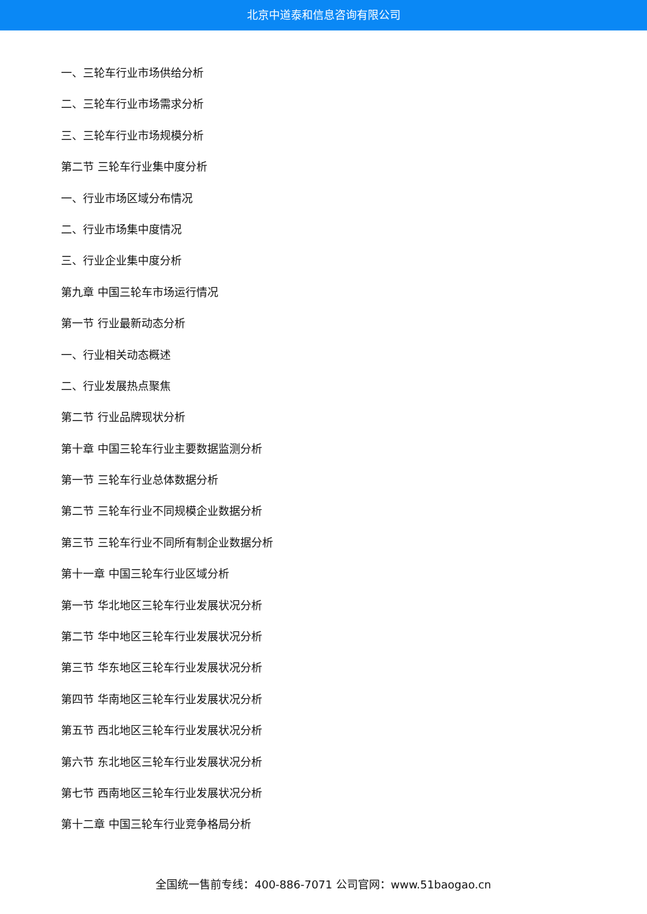北京中道泰和信息咨询有限公司
一、三轮车行业市场供给分析
二、三轮车行业市场需求分析
三、三轮车行业市场规模分析
第二节 三轮车行业集中度分析
一、行业市场区域分布情况
二、行业市场集中度情况
三、行业企业集中度分析
第九章 中国三轮车市场运行情况
第一节 行业最新动态分析
一、行业相关动态概述
二、行业发展热点聚焦
第二节 行业品牌现状分析
第十章 中国三轮车行业主要数据监测分析
第一节 三轮车行业总体数据分析
第二节 三轮车行业不同规模企业数据分析
第三节 三轮车行业不同所有制企业数据分析
第十一章 中国三轮车行业区域分析
第一节 华北地区三轮车行业发展状况分析
第二节 华中地区三轮车行业发展状况分析
第三节 华东地区三轮车行业发展状况分析
第四节 华南地区三轮车行业发展状况分析
第五节 西北地区三轮车行业发展状况分析
第六节 东北地区三轮车行业发展状况分析
第七节 西南地区三轮车行业发展状况分析
第十二章 中国三轮车行业竞争格局分析
全国统一售前专线：400-886-7071 公司官网：www.51baogao.cn